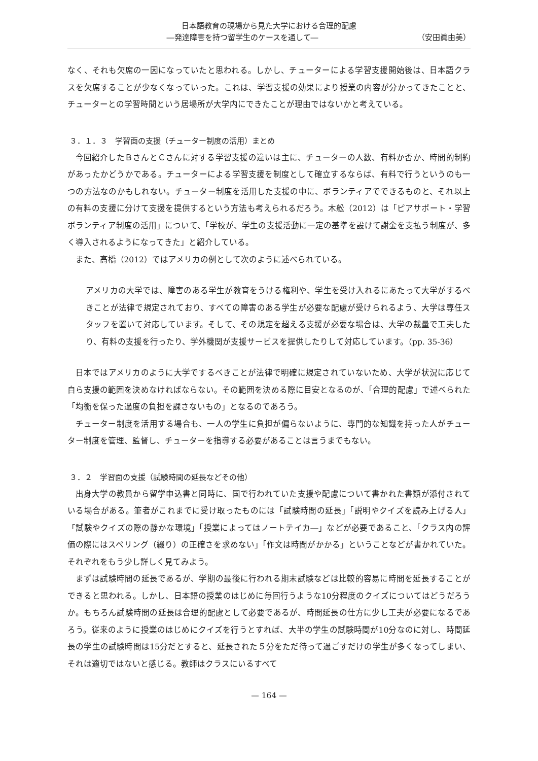日本語教育の現場から見た大学における合理的配慮
―発達障害を持つ留学生のケースを通して― （安田眞由美）
なく、それも欠席の一因になっていたと思われる。しかし、チューターによる学習支援開始後は、日本語クラスを欠席することが少なくなっていった。これは、学習支援の効果により授業の内容が分かってきたことと、チューターとの学習時間という居場所が大学内にできたことが理由ではないかと考えている。
３．１．３　学習面の支援（チューター制度の活用）まとめ
今回紹介したＢさんとＣさんに対する学習支援の違いは主に、チューターの人数、有料か否か、時間的制約があったかどうかである。チューターによる学習支援を制度として確立するならば、有料で行うというのも一つの方法なのかもしれない。チューター制度を活用した支援の中に、ボランティアでできるものと、それ以上の有料の支援に分けて支援を提供するという方法も考えられるだろう。木舩（2012）は「ピアサポート・学習ボランティア制度の活用」について、「学校が、学生の支援活動に一定の基準を設けて謝金を支払う制度が、多く導入されるようになってきた」と紹介している。
また、高橋（2012）ではアメリカの例として次のように述べられている。
アメリカの大学では、障害のある学生が教育をうける権利や、学生を受け入れるにあたって大学がするべきことが法律で規定されており、すべての障害のある学生が必要な配慮が受けられるよう、大学は専任スタッフを置いて対応しています。そして、その規定を超える支援が必要な場合は、大学の裁量で工夫したり、有料の支援を行ったり、学外機関が支援サービスを提供したりして対応しています。（pp. 35-36）
日本ではアメリカのように大学でするべきことが法律で明確に規定されていないため、大学が状況に応じて自ら支援の範囲を決めなければならない。その範囲を決める際に目安となるのが、「合理的配慮」で述べられた「均衡を保った過度の負担を課さないもの」となるのであろう。
チューター制度を活用する場合も、一人の学生に負担が偏らないように、専門的な知識を持った人がチューター制度を管理、監督し、チューターを指導する必要があることは言うまでもない。
３．２　学習面の支援（試験時間の延長などその他）
出身大学の教員から留学申込書と同時に、国で行われていた支援や配慮について書かれた書類が添付されている場合がある。筆者がこれまでに受け取ったものには「試験時間の延長」「説明やクイズを読み上げる人」「試験やクイズの際の静かな環境」「授業によってはノートテイカ―」などが必要であること、「クラス内の評価の際にはスペリング（綴り）の正確さを求めない」「作文は時間がかかる」ということなどが書かれていた。それぞれをもう少し詳しく見てみよう。
まずは試験時間の延長であるが、学期の最後に行われる期末試験などは比較的容易に時間を延長することができると思われる。しかし、日本語の授業のはじめに毎回行うような10分程度のクイズについてはどうだろうか。もちろん試験時間の延長は合理的配慮として必要であるが、時間延長の仕方に少し工夫が必要になるであろう。従来のように授業のはじめにクイズを行うとすれば、大半の学生の試験時間が10分なのに対し、時間延長の学生の試験時間は15分だとすると、延長された５分をただ待って過ごすだけの学生が多くなってしまい、それは適切ではないと感じる。教師はクラスにいるすべて
— 164 —